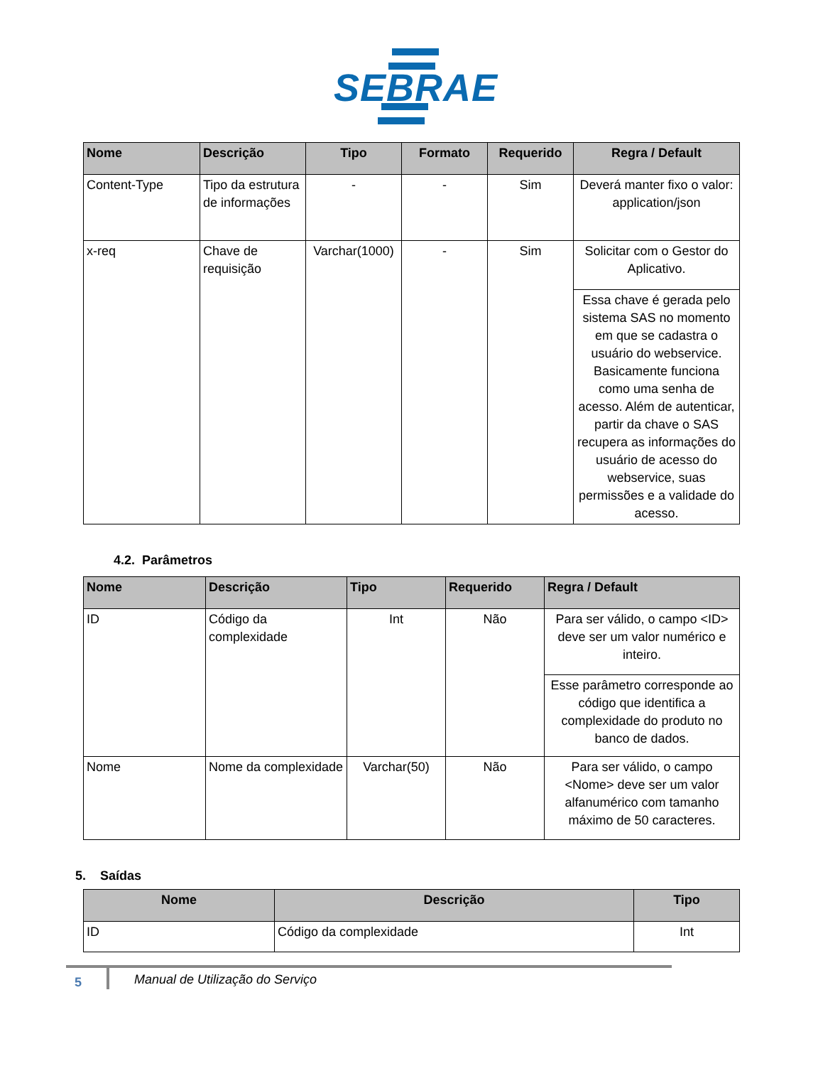SEBRAE
| Nome | Descrição | Tipo | Formato | Requerido | Regra / Default |
| --- | --- | --- | --- | --- | --- |
| Content-Type | Tipo da estrutura de informações | - | - | Sim | Deverá manter fixo o valor: application/json |
| x-req | Chave de requisição | Varchar(1000) | - | Sim | Solicitar com o Gestor do Aplicativo. |
| | | | | | Essa chave é gerada pelo sistema SAS no momento em que se cadastra o usuário do webservice. Basicamente funciona como uma senha de acesso. Além de autenticar, partir da chave o SAS recupera as informações do usuário de acesso do webservice, suas permissões e a validade do acesso. |
4.2. Parâmetros
| Nome | Descrição | Tipo | Requerido | Regra / Default |
| --- | --- | --- | --- | --- |
| ID | Código da complexidade | Int | Não | Para ser válido, o campo <ID> deve ser um valor numérico e inteiro. |
| | | | | Esse parâmetro corresponde ao código que identifica a complexidade do produto no banco de dados. |
| Nome | Nome da complexidade | Varchar(50) | Não | Para ser válido, o campo <Nome> deve ser um valor alfanumérico com tamanho máximo de 50 caracteres. |
5. Saídas
| Nome | Descrição | Tipo |
| --- | --- | --- |
| ID | Código da complexidade | Int |
5
Manual de Utilização do Serviço